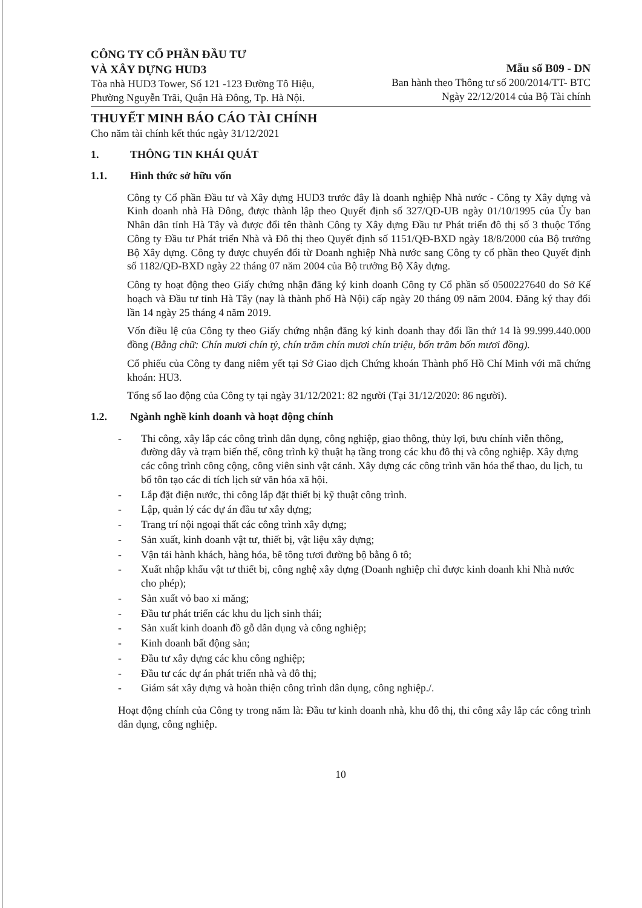CÔNG TY CỔ PHẦN ĐẦU TƯ
VÀ XÂY DỰNG HUD3
Tòa nhà HUD3 Tower, Số 121 -123 Đường Tô Hiệu,
Phường Nguyễn Trãi, Quận Hà Đông, Tp. Hà Nội.
Mẫu số B09 - DN
Ban hành theo Thông tư số 200/2014/TT- BTC
Ngày 22/12/2014 của Bộ Tài chính
THUYẾT MINH BÁO CÁO TÀI CHÍNH
Cho năm tài chính kết thúc ngày 31/12/2021
1. THÔNG TIN KHÁI QUÁT
1.1. Hình thức sở hữu vốn
Công ty Cổ phần Đầu tư và Xây dựng HUD3 trước đây là doanh nghiệp Nhà nước - Công ty Xây dựng và Kinh doanh nhà Hà Đông, được thành lập theo Quyết định số 327/QĐ-UB ngày 01/10/1995 của Ủy ban Nhân dân tỉnh Hà Tây và được đổi tên thành Công ty Xây dựng Đầu tư Phát triển đô thị số 3 thuộc Tổng Công ty Đầu tư Phát triển Nhà và Đô thị theo Quyết định số 1151/QĐ-BXD ngày 18/8/2000 của Bộ trưởng Bộ Xây dựng. Công ty được chuyển đổi từ Doanh nghiệp Nhà nước sang Công ty cổ phần theo Quyết định số 1182/QĐ-BXD ngày 22 tháng 07 năm 2004 của Bộ trưởng Bộ Xây dựng.
Công ty hoạt động theo Giấy chứng nhận đăng ký kinh doanh Công ty Cổ phần số 0500227640 do Sở Kế hoạch và Đầu tư tỉnh Hà Tây (nay là thành phố Hà Nội) cấp ngày 20 tháng 09 năm 2004. Đăng ký thay đổi lần 14 ngày 25 tháng 4 năm 2019.
Vốn điều lệ của Công ty theo Giấy chứng nhận đăng ký kinh doanh thay đổi lần thứ 14 là 99.999.440.000 đồng (Bằng chữ: Chín mươi chín tỷ, chín trăm chín mươi chín triệu, bốn trăm bốn mươi đồng).
Cổ phiếu của Công ty đang niêm yết tại Sở Giao dịch Chứng khoán Thành phố Hồ Chí Minh với mã chứng khoán: HU3.
Tổng số lao động của Công ty tại ngày 31/12/2021: 82 người (Tại 31/12/2020: 86 người).
1.2. Ngành nghề kinh doanh và hoạt động chính
- Thi công, xây lắp các công trình dân dụng, công nghiệp, giao thông, thủy lợi, bưu chính viễn thông, đường dây và trạm biến thế, công trình kỹ thuật hạ tầng trong các khu đô thị và công nghiệp. Xây dựng các công trình công cộng, công viên sinh vật cảnh. Xây dựng các công trình văn hóa thể thao, du lịch, tu bổ tôn tạo các di tích lịch sử văn hóa xã hội.
- Lắp đặt điện nước, thi công lắp đặt thiết bị kỹ thuật công trình.
- Lập, quản lý các dự án đầu tư xây dựng;
- Trang trí nội ngoại thất các công trình xây dựng;
- Sản xuất, kinh doanh vật tư, thiết bị, vật liệu xây dựng;
- Vận tải hành khách, hàng hóa, bê tông tươi đường bộ bằng ô tô;
- Xuất nhập khẩu vật tư thiết bị, công nghệ xây dựng (Doanh nghiệp chỉ được kinh doanh khi Nhà nước cho phép);
- Sản xuất vỏ bao xi măng;
- Đầu tư phát triển các khu du lịch sinh thái;
- Sản xuất kinh doanh đồ gỗ dân dụng và công nghiệp;
- Kinh doanh bất động sản;
- Đầu tư xây dựng các khu công nghiệp;
- Đầu tư các dự án phát triển nhà và đô thị;
- Giám sát xây dựng và hoàn thiện công trình dân dụng, công nghiệp./.
Hoạt động chính của Công ty trong năm là: Đầu tư kinh doanh nhà, khu đô thị, thi công xây lắp các công trình dân dụng, công nghiệp.
10